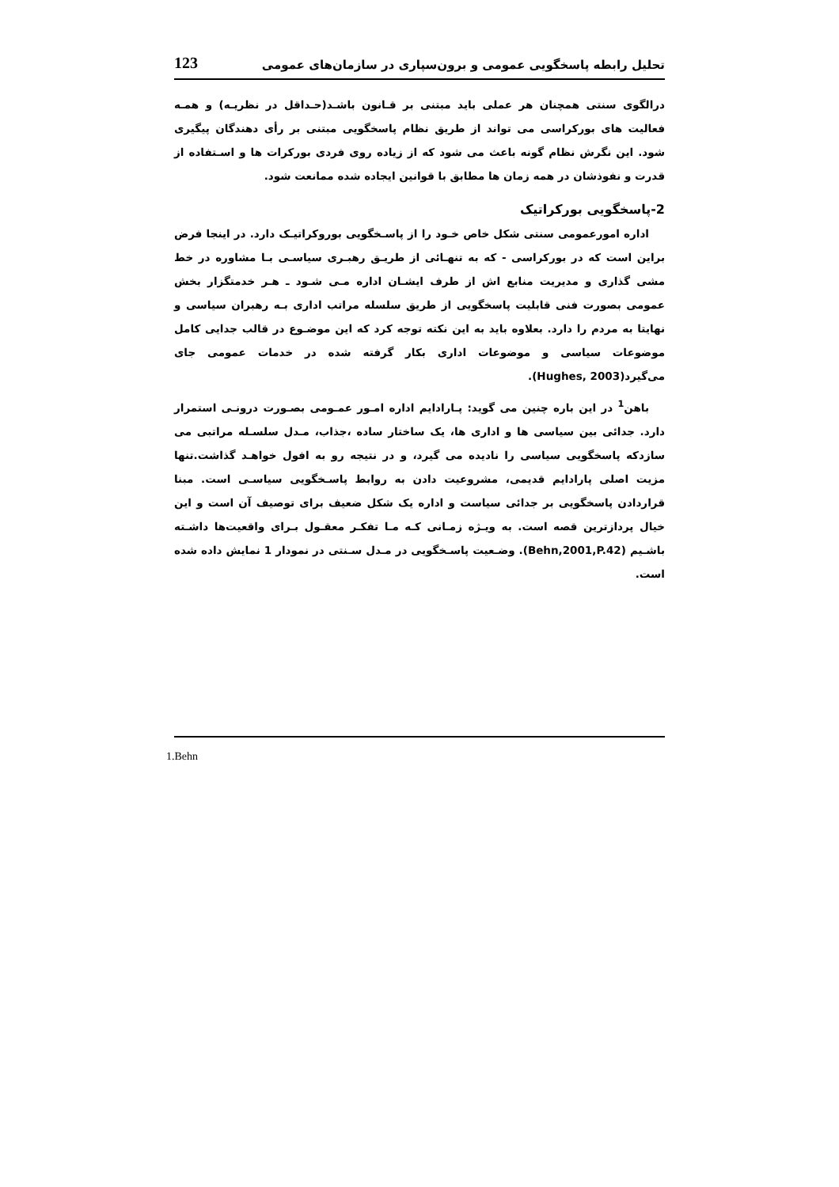تحلیل رابطه پاسخگویی عمومی و برون‌سپاری در سازمان‌های عمومی 123
درالگوی سنتی همچنان هر عملی باید مبتنی بر قـانون باشـد(حـداقل در نظریـه) و همـه فعالیت های بوركراسی می تواند از طریق نظام پاسخگویی مبتنی بر رأی دهندگان پیگیری شود. این نگرش نظام گونه باعث می شود که از زیاده روی فردی بوركرات ها و اسـتفاده از قدرت و نفوذشان در همه زمان ها مطابق با قوانین ایجاده شده ممانعت شود.
2-پاسخگویی بوركراتیک
اداره امورعمومی سنتی شکل خاص خـود را از پاسـخگویی بوروكراتیـک دارد. در اینجا فرض براین است که در بوركراسی - که به تنهـائی از طریـق رهبـری سیاسـی بـا مشاوره در خط مشی گذاری و مدیریت منابع اش از طرف ایشـان اداره مـی شـود ـ هـر خدمتگزار بخش عمومی بصورت فنی قابلیت پاسخگویی از طریق سلسله مراتب اداری بـه رهبران سیاسی و نهایتا به مردم را دارد. بعلاوه باید به این نکته توجه کرد که این موضـوع در قالب جدایی کامل موضوعات سیاسی و موضوعات اداری بکار گرفته شده در خدمات عمومی جای می‌گیرد(Hughes, 2003).
باهن<sup>1</sup> در این باره چنین می گوید: پـارادایم اداره امـور عمـومی بصـورت درونـی استمرار دارد. جدائی بین سیاسی ها و اداری ها، یک ساختار ساده ،جذاب، مـدل سلسـله مراتبی می سازدکه پاسخگویی سیاسی را نادیده می گیرد، و در نتیجه رو به افول خواهـد گذاشت.تنها مزیت اصلی پارادایم قدیمی، مشروعیت دادن به روابط پاسـخگویی سیاسـی است. مبنا قراردادن پاسخگویی بر جدائی سیاست و اداره یک شکل ضعیف برای توصیف آن است و این خیال پردازترین قصه است. به ویـژه زمـانی کـه مـا تفکـر معقـول بـرای واقعیت‌ها داشـته باشـیم (Behn,2001,P.42). وضـعیت پاسـخگویی در مـدل سـنتی در نمودار 1 نمایش داده شده است.
1.Behn